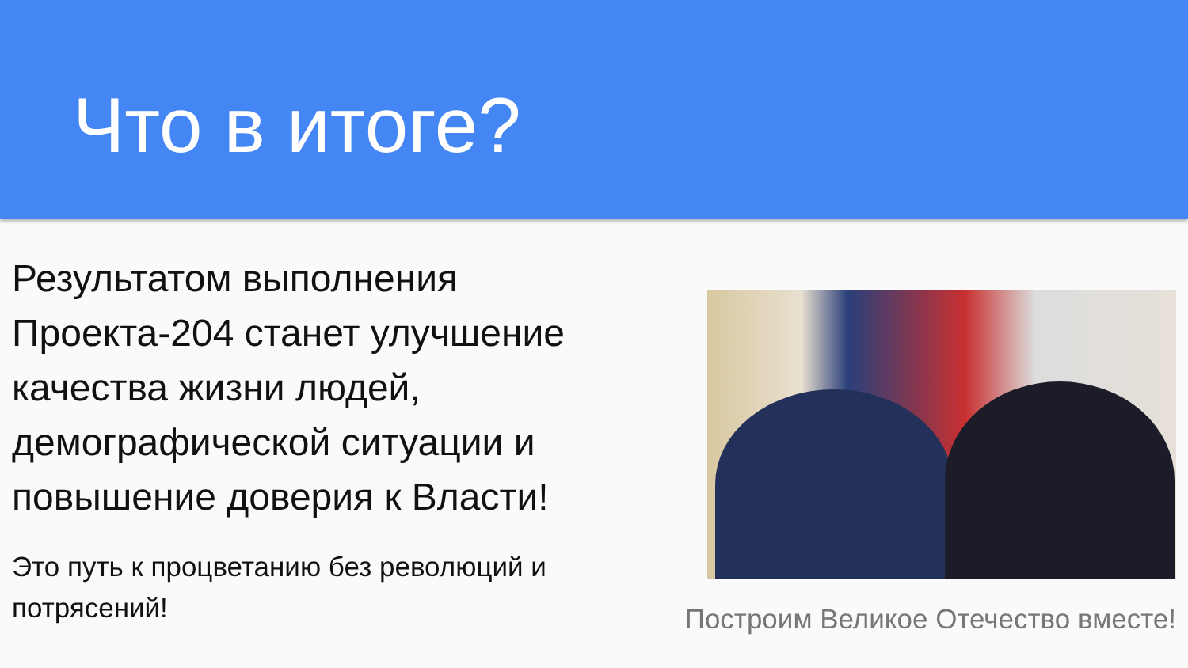Что в итоге?
Результатом выполнения Проекта-204 станет улучшение качества жизни людей, демографической ситуации и повышение доверия к Власти!
Это путь к процветанию без революций и потрясений!
Построим Великое Отечество вместе!